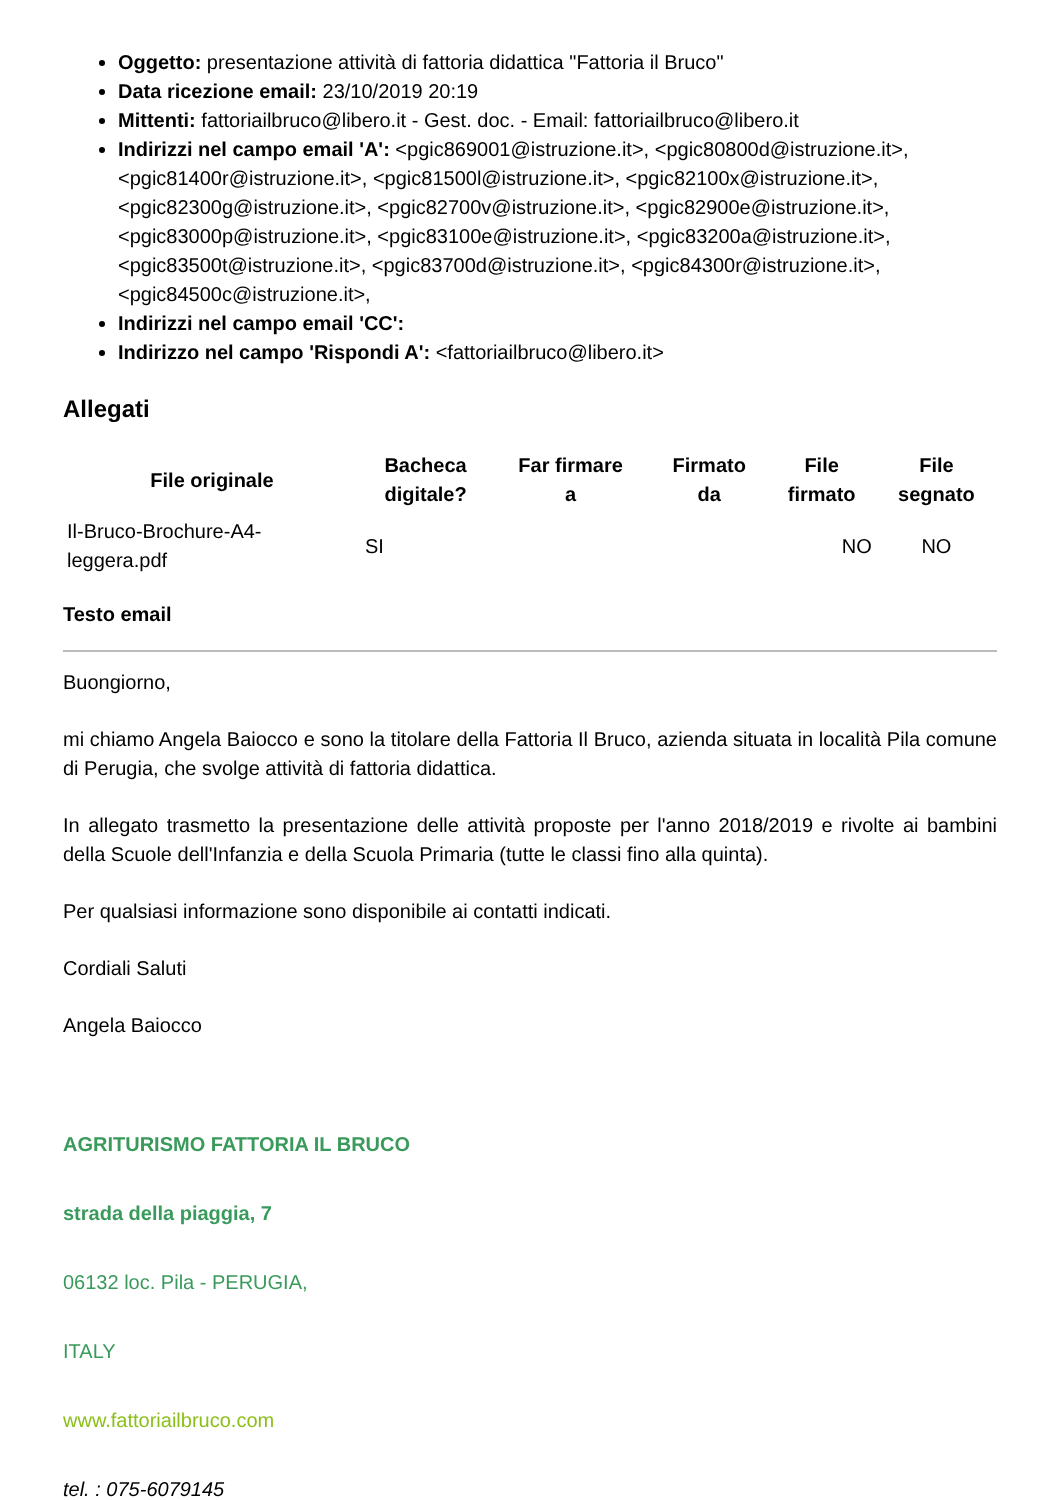Oggetto: presentazione attività di fattoria didattica "Fattoria il Bruco"
Data ricezione email: 23/10/2019 20:19
Mittenti: fattoriailbruco@libero.it - Gest. doc. - Email: fattoriailbruco@libero.it
Indirizzi nel campo email 'A': <pgic869001@istruzione.it>, <pgic80800d@istruzione.it>, <pgic81400r@istruzione.it>, <pgic81500l@istruzione.it>, <pgic82100x@istruzione.it>, <pgic82300g@istruzione.it>, <pgic82700v@istruzione.it>, <pgic82900e@istruzione.it>, <pgic83000p@istruzione.it>, <pgic83100e@istruzione.it>, <pgic83200a@istruzione.it>, <pgic83500t@istruzione.it>, <pgic83700d@istruzione.it>, <pgic84300r@istruzione.it>, <pgic84500c@istruzione.it>,
Indirizzi nel campo email 'CC':
Indirizzo nel campo 'Rispondi A': <fattoriailbruco@libero.it>
Allegati
| File originale | Bacheca digitale? | Far firmare a | Firmato da | File firmato | File segnato |
| --- | --- | --- | --- | --- | --- |
| Il-Bruco-Brochure-A4- leggera.pdf | SI | | | NO | NO |
Testo email
Buongiorno,
mi chiamo Angela Baiocco e sono la titolare della Fattoria Il Bruco, azienda situata in località Pila comune di Perugia, che svolge attività di fattoria didattica.
In allegato trasmetto la presentazione delle attività proposte per l'anno 2018/2019 e rivolte ai bambini della Scuole dell'Infanzia e della Scuola Primaria (tutte le classi fino alla quinta).
Per qualsiasi informazione sono disponibile ai contatti indicati.
Cordiali Saluti
Angela Baiocco
AGRITURISMO FATTORIA IL BRUCO
strada della piaggia, 7
06132 loc. Pila - PERUGIA,
ITALY
www.fattoriailbruco.com
tel. : 075-6079145